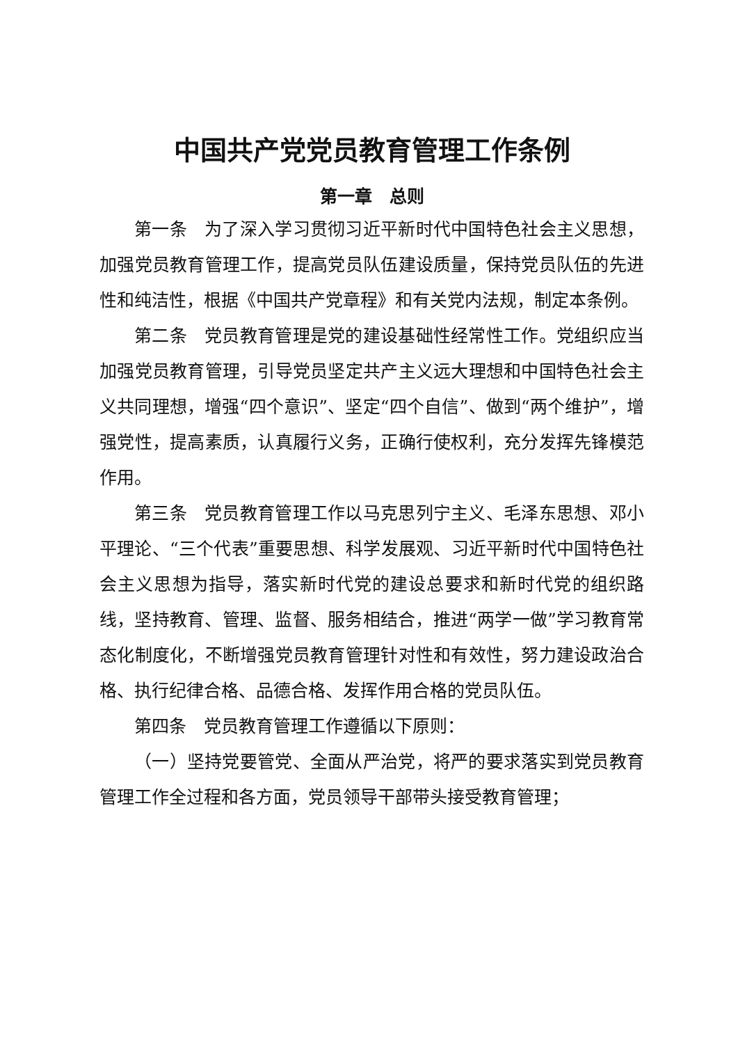中国共产党党员教育管理工作条例
第一章　总则
第一条　为了深入学习贯彻习近平新时代中国特色社会主义思想，加强党员教育管理工作，提高党员队伍建设质量，保持党员队伍的先进性和纯洁性，根据《中国共产党章程》和有关党内法规，制定本条例。
第二条　党员教育管理是党的建设基础性经常性工作。党组织应当加强党员教育管理，引导党员坚定共产主义远大理想和中国特色社会主义共同理想，增强“四个意识”、坚定“四个自信”、做到“两个维护”，增强党性，提高素质，认真履行义务，正确行使权利，充分发挥先锋模范作用。
第三条　党员教育管理工作以马克思列宁主义、毛泽东思想、邓小平理论、“三个代表”重要思想、科学发展观、习近平新时代中国特色社会主义思想为指导，落实新时代党的建设总要求和新时代党的组织路线，坚持教育、管理、监督、服务相结合，推进“两学一做”学习教育常态化制度化，不断增强党员教育管理针对性和有效性，努力建设政治合格、执行纪律合格、品德合格、发挥作用合格的党员队伍。
第四条　党员教育管理工作遵循以下原则：
（一）坚持党要管党、全面从严治党，将严的要求落实到党员教育管理工作全过程和各方面，党员领导干部带头接受教育管理；